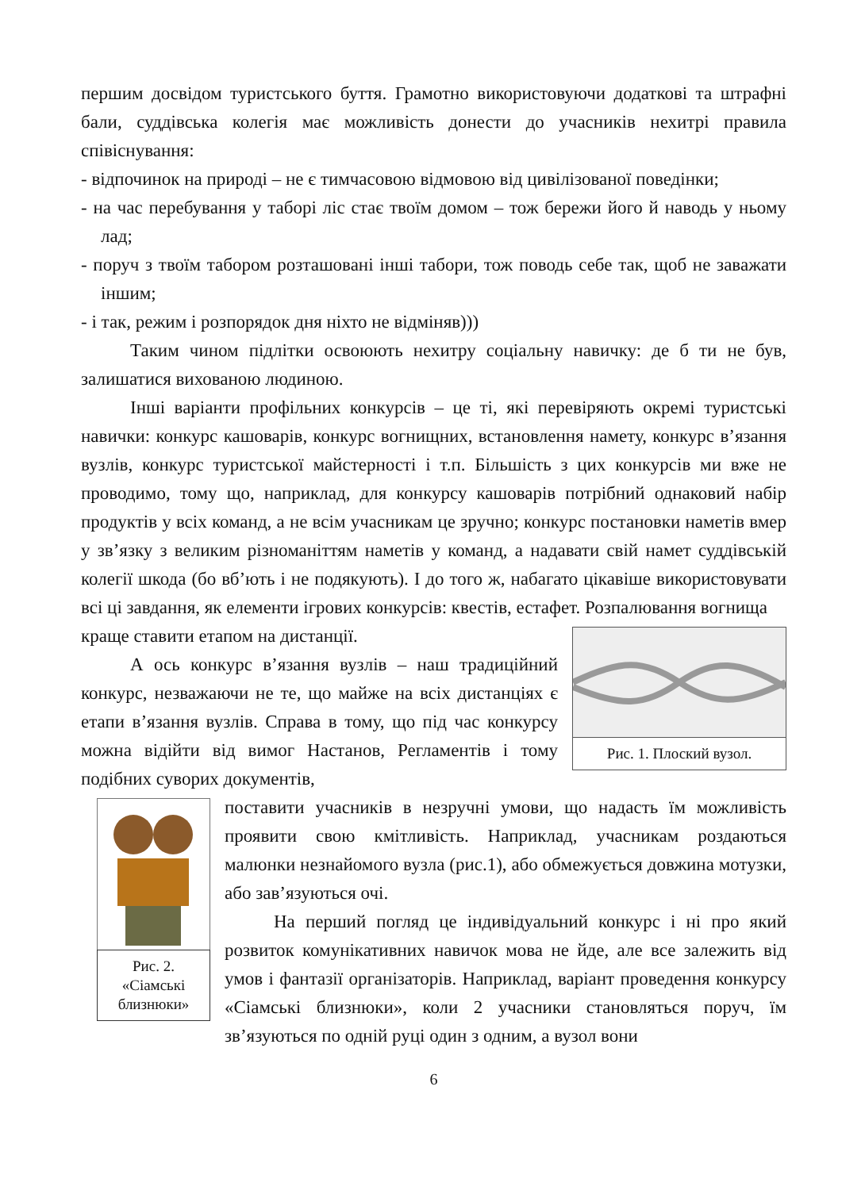першим досвідом туристського буття. Грамотно використовуючи додаткові та штрафні бали, суддівська колегія має можливість донести до учасників нехитрі правила співіснування:
- відпочинок на природі – не є тимчасовою відмовою від цивілізованої поведінки;
- на час перебування у таборі ліс стає твоїм домом – тож бережи його й наводь у ньому лад;
- поруч з твоїм табором розташовані інші табори, тож поводь себе так, щоб не заважати іншим;
- і так, режим і розпорядок дня ніхто не відміняв)))
Таким чином підлітки освоюють нехитру соціальну навичку: де б ти не був, залишатися вихованою людиною.
Інші варіанти профільних конкурсів – це ті, які перевіряють окремі туристські навички: конкурс кашоварів, конкурс вогнищних, встановлення намету, конкурс в’язання вузлів, конкурс туристської майстерності і т.п. Більшість з цих конкурсів ми вже не проводимо, тому що, наприклад, для конкурсу кашоварів потрібний однаковий набір продуктів у всіх команд, а не всім учасникам це зручно; конкурс постановки наметів вмер у зв’язку з великим різноманіттям наметів у команд, а надавати свій намет суддівській колегії шкода (бо вб’ють і не подякують). І до того ж, набагато цікавіше використовувати всі ці завдання, як елементи ігрових конкурсів: квестів, естафет. Розпалювання вогнища
Рис. 1. Плоский вузол.
краще ставити етапом на дистанції.
А ось конкурс в’язання вузлів – наш традиційний конкурс, незважаючи не те, що майже на всіх дистанціях є етапи в’язання вузлів. Справа в тому, що під час конкурсу можна відійти від вимог Настанов, Регламентів і тому подібних суворих документів,
Рис. 2. «Сіамські близнюки»
поставити учасників в незручні умови, що надасть їм можливість проявити свою кмітливість. Наприклад, учасникам роздаються малюнки незнайомого вузла (рис.1), або обмежується довжина мотузки, або зав’язуються очі.
На перший погляд це індивідуальний конкурс і ні про який розвиток комунікативних навичок мова не йде, але все залежить від умов і фантазії організаторів. Наприклад, варіант проведення конкурсу «Сіамські близнюки», коли 2 учасники становляться поруч, їм зв’язуються по одній руці один з одним, а вузол вони
6